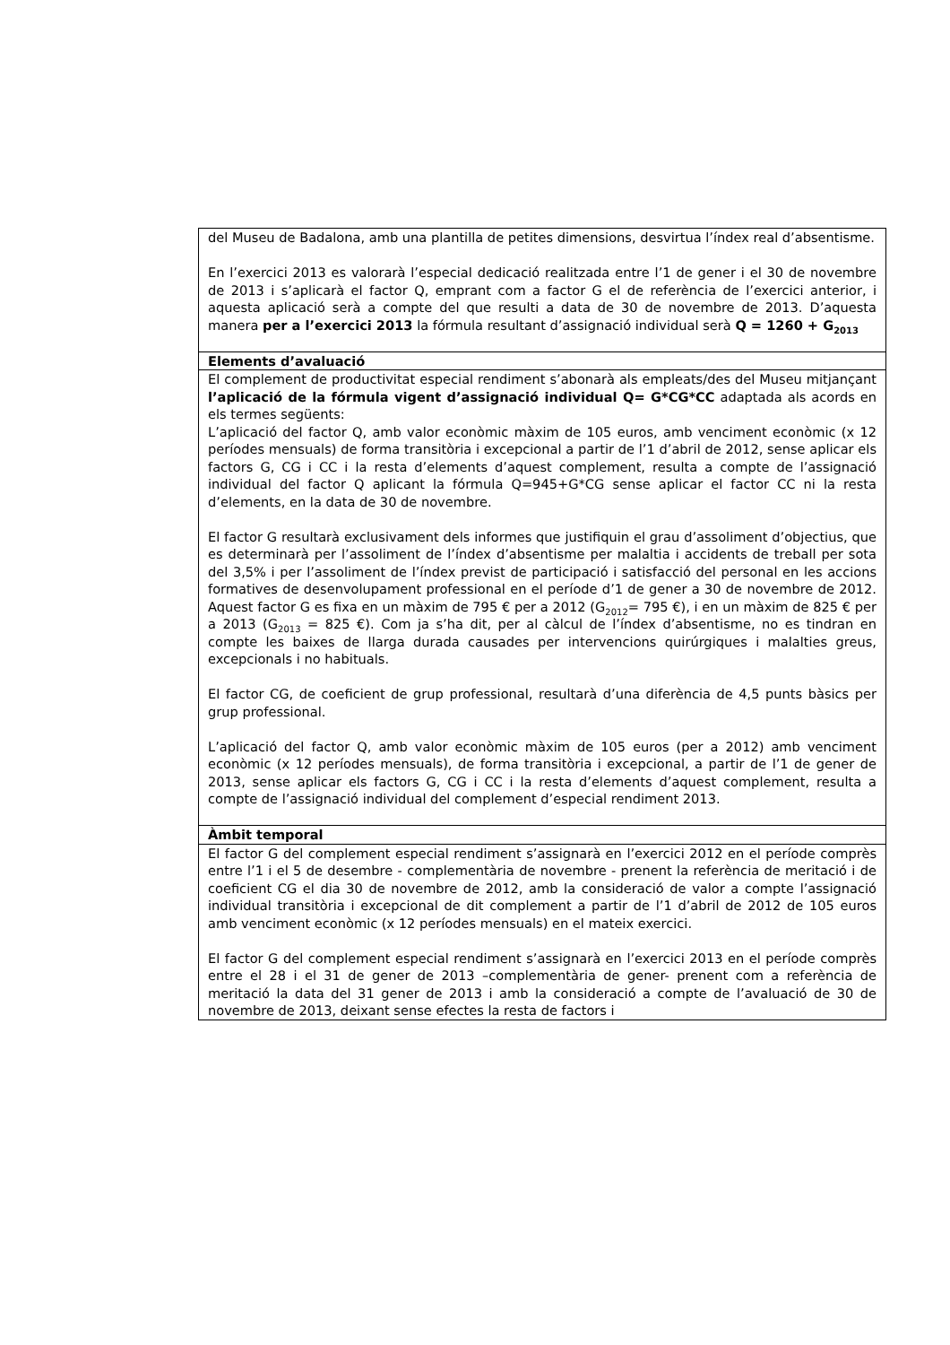| del Museu de Badalona, amb una plantilla de petites dimensions, desvirtua l’índex real d’absentisme. En l’exercici 2013 es valorarà l’especial dedicació realitzada entre l’1 de gener i el 30 de novembre de 2013 i s’aplicarà el factor Q, emprant com a factor G el de referència de l’exercici anterior, i aquesta aplicació serà a compte del que resulti a data de 30 de novembre de 2013. D’aquesta manera per a l’exercici 2013 la fórmula resultant d’assignació individual serà Q = 1260 + G<sub>2013</sub> |
| Elements d’avaluació |
| El complement de productivitat especial rendiment s’abonarà als empleats/des del Museu mitjançant l’aplicació de la fórmula vigent d’assignació individual Q= G*CG*CC adaptada als acords en els termes següents: L’aplicació del factor Q, amb valor econòmic màxim de 105 euros, amb venciment econòmic (x 12 períodes mensuals) de forma transitòria i excepcional a partir de l’1 d’abril de 2012, sense aplicar els factors G, CG i CC i la resta d’elements d’aquest complement, resulta a compte de l’assignació individual del factor Q aplicant la fórmula Q=945+G*CG sense aplicar el factor CC ni la resta d’elements, en la data de 30 de novembre. El factor G resultarà exclusivament dels informes que justifiquin el grau d’assoliment d’objectius, que es determinarà per l’assoliment de l’índex d’absentisme per malaltia i accidents de treball per sota del 3,5% i per l’assoliment de l’índex previst de participació i satisfacció del personal en les accions formatives de desenvolupament professional en el període d’1 de gener a 30 de novembre de 2012. Aquest factor G es fixa en un màxim de 795 € per a 2012 (G<sub>2012</sub>= 795 €), i en un màxim de 825 € per a 2013 (G<sub>2013</sub> = 825 €). Com ja s’ha dit, per al càlcul de l’índex d’absentisme, no es tindran en compte les baixes de llarga durada causades per intervencions quirúrgiques i malalties greus, excepcionals i no habituals. El factor CG, de coeficient de grup professional, resultarà d’una diferència de 4,5 punts bàsics per grup professional. L’aplicació del factor Q, amb valor econòmic màxim de 105 euros (per a 2012) amb venciment econòmic (x 12 períodes mensuals), de forma transitòria i excepcional, a partir de l’1 de gener de 2013, sense aplicar els factors G, CG i CC i la resta d’elements d’aquest complement, resulta a compte de l’assignació individual del complement d’especial rendiment 2013. |
| Àmbit temporal |
| El factor G del complement especial rendiment s’assignarà en l’exercici 2012 en el període comprès entre l’1 i el 5 de desembre - complementària de novembre - prenent la referència de meritació i de coeficient CG el dia 30 de novembre de 2012, amb la consideració de valor a compte l’assignació individual transitòria i excepcional de dit complement a partir de l’1 d’abril de 2012 de 105 euros amb venciment econòmic (x 12 períodes mensuals) en el mateix exercici. El factor G del complement especial rendiment s’assignarà en l’exercici 2013 en el període comprès entre el 28 i el 31 de gener de 2013 –complementària de gener- prenent com a referència de meritació la data del 31 gener de 2013 i amb la consideració a compte de l’avaluació de 30 de novembre de 2013, deixant sense efectes la resta de factors i |